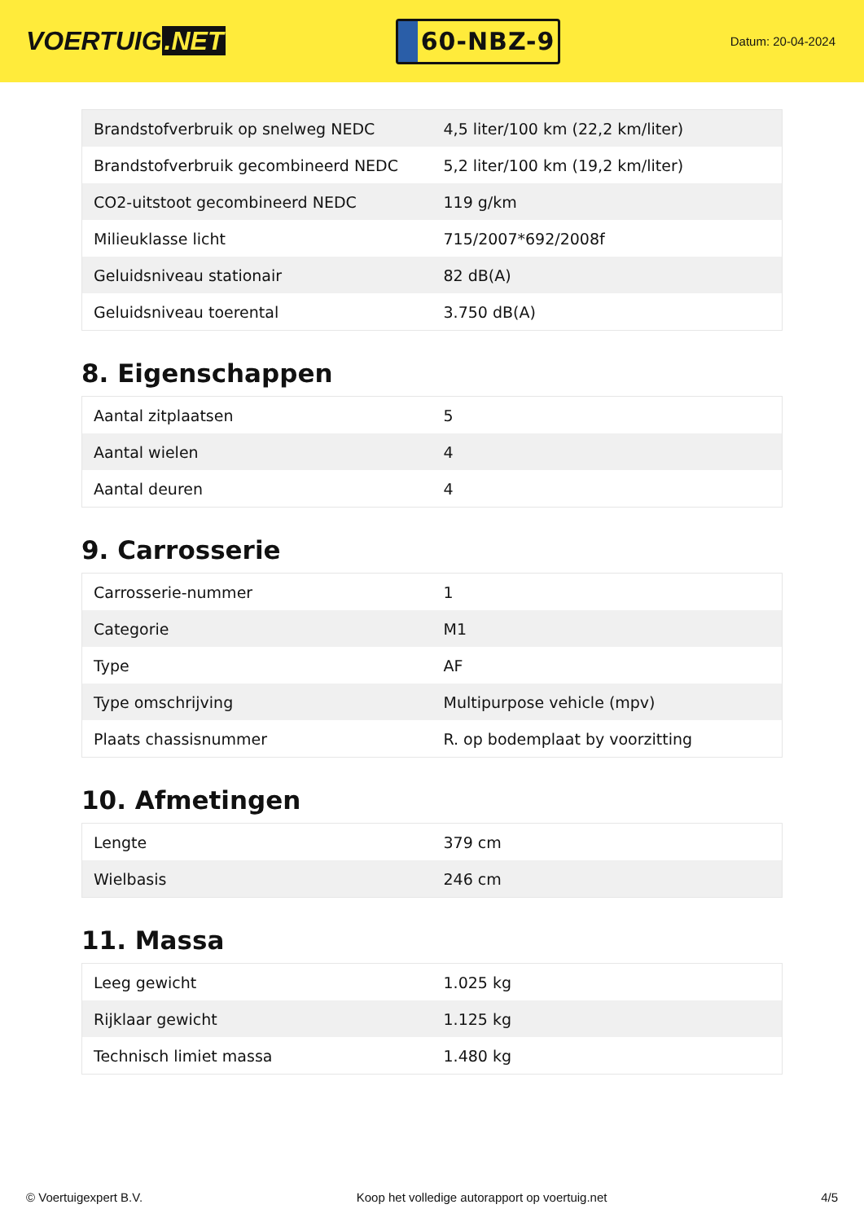VOERTUIG.NET
60-NBZ-9
Datum: 20-04-2024
| Brandstofverbruik op snelweg NEDC | 4,5 liter/100 km (22,2 km/liter) |
| Brandstofverbruik gecombineerd NEDC | 5,2 liter/100 km (19,2 km/liter) |
| CO2-uitstoot gecombineerd NEDC | 119 g/km |
| Milieuklasse licht | 715/2007*692/2008f |
| Geluidsniveau stationair | 82 dB(A) |
| Geluidsniveau toerental | 3.750 dB(A) |
8. Eigenschappen
| Aantal zitplaatsen | 5 |
| Aantal wielen | 4 |
| Aantal deuren | 4 |
9. Carrosserie
| Carrosserie-nummer | 1 |
| Categorie | M1 |
| Type | AF |
| Type omschrijving | Multipurpose vehicle (mpv) |
| Plaats chassisnummer | R. op bodemplaat by voorzitting |
10. Afmetingen
| Lengte | 379 cm |
| Wielbasis | 246 cm |
11. Massa
| Leeg gewicht | 1.025 kg |
| Rijklaar gewicht | 1.125 kg |
| Technisch limiet massa | 1.480 kg |
© Voertuigexpert B.V. Koop het volledige autorapport op voertuig.net
4/5